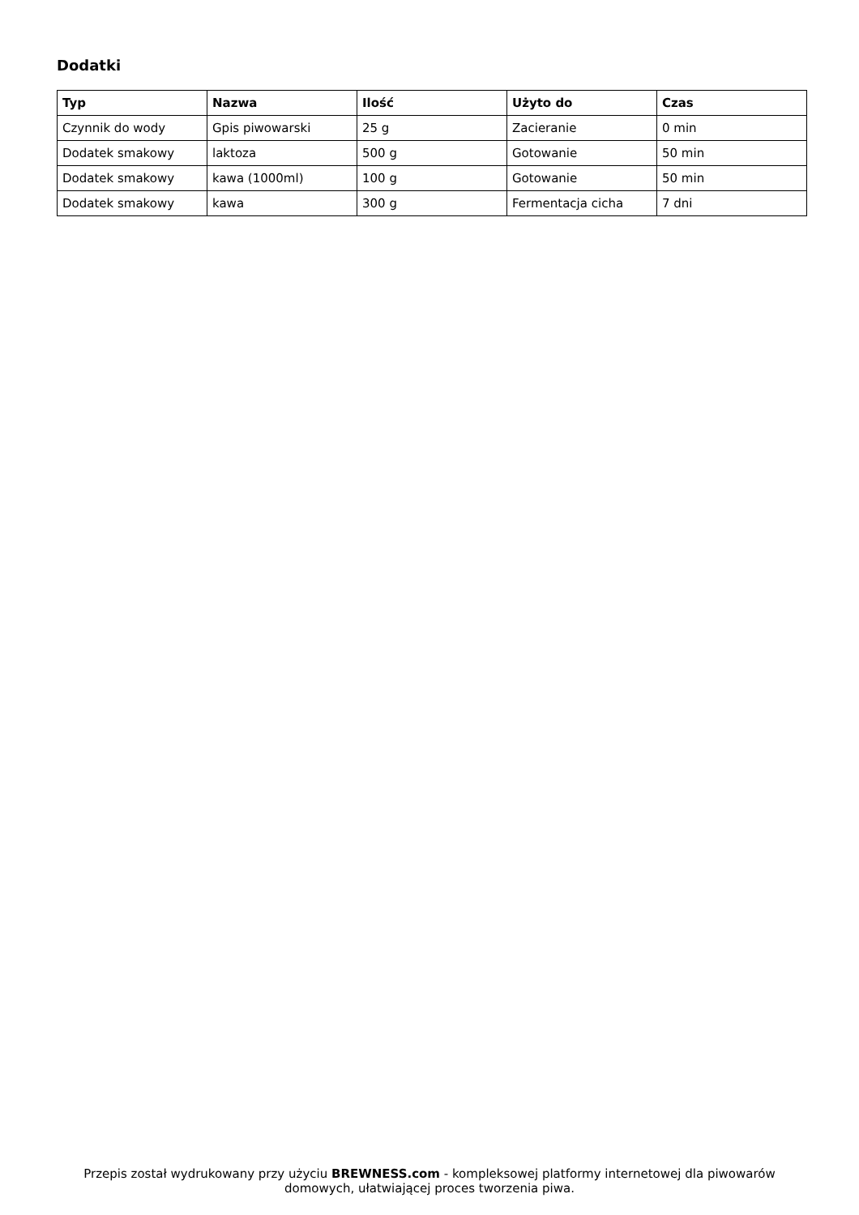Dodatki
| Typ | Nazwa | Ilość | Użyto do | Czas |
| --- | --- | --- | --- | --- |
| Czynnik do wody | Gpis piwowarski | 25 g | Zacieranie | 0 min |
| Dodatek smakowy | laktoza | 500 g | Gotowanie | 50 min |
| Dodatek smakowy | kawa (1000ml) | 100 g | Gotowanie | 50 min |
| Dodatek smakowy | kawa | 300 g | Fermentacja cicha | 7 dni |
Przepis został wydrukowany przy użyciu BREWNESS.com - kompleksowej platformy internetowej dla piwowarów domowych, ułatwiającej proces tworzenia piwa.